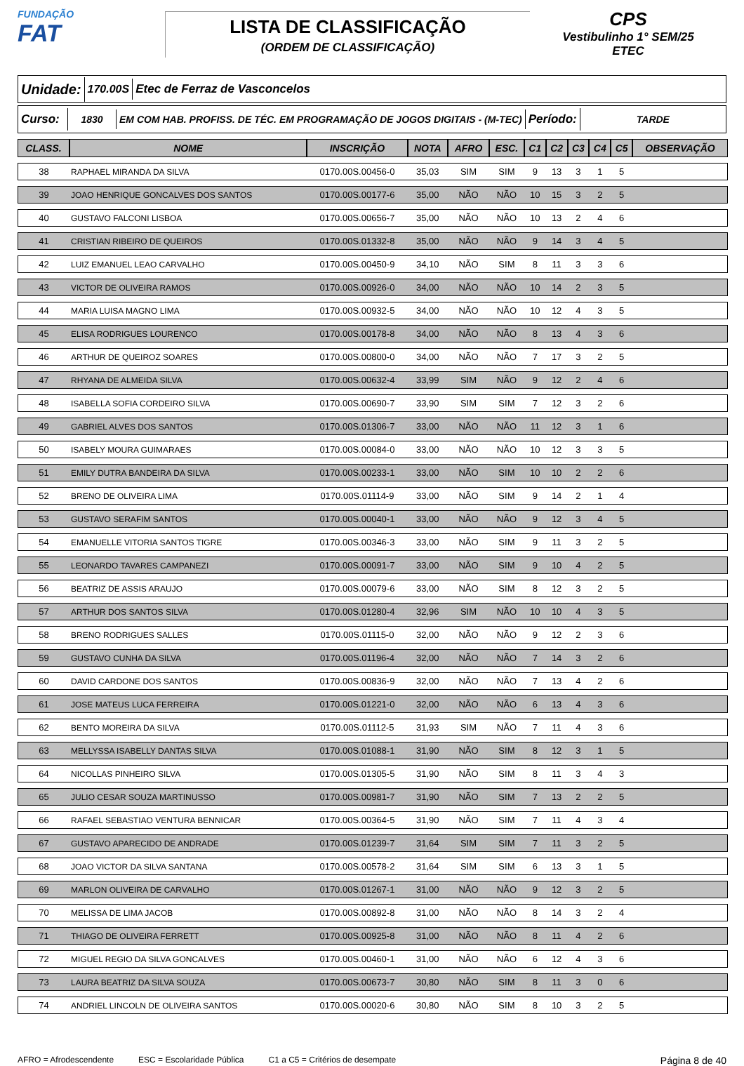FUNDAÇÃO
FAT
LISTA DE CLASSIFICAÇÃO
(ORDEM DE CLASSIFICAÇÃO)
CPS
Vestibulinho 1° SEM/25
ETEC
Unidade:
170.00S Etec de Ferraz de Vasconcelos
Curso:
1830
EM COM HAB. PROFISS. DE TÉC. EM PROGRAMAÇÃO DE JOGOS DIGITAIS - (M-TEC)
Período:
TARDE
| CLASS. | NOME | INSCRIÇÃO | NOTA | AFRO | ESC. | C1 | C2 | C3 | C4 | C5 | OBSERVAÇÃO |
| --- | --- | --- | --- | --- | --- | --- | --- | --- | --- | --- | --- |
| 38 | RAPHAEL MIRANDA DA SILVA | 0170.00S.00456-0 | 35,03 | SIM | SIM | 9 | 13 | 3 | 1 | 5 | |
| 39 | JOAO HENRIQUE GONCALVES DOS SANTOS | 0170.00S.00177-6 | 35,00 | NÃO | NÃO | 10 | 15 | 3 | 2 | 5 | |
| 40 | GUSTAVO FALCONI LISBOA | 0170.00S.00656-7 | 35,00 | NÃO | NÃO | 10 | 13 | 2 | 4 | 6 | |
| 41 | CRISTIAN RIBEIRO DE QUEIROS | 0170.00S.01332-8 | 35,00 | NÃO | NÃO | 9 | 14 | 3 | 4 | 5 | |
| 42 | LUIZ EMANUEL LEAO CARVALHO | 0170.00S.00450-9 | 34,10 | NÃO | SIM | 8 | 11 | 3 | 3 | 6 | |
| 43 | VICTOR DE OLIVEIRA RAMOS | 0170.00S.00926-0 | 34,00 | NÃO | NÃO | 10 | 14 | 2 | 3 | 5 | |
| 44 | MARIA LUISA MAGNO LIMA | 0170.00S.00932-5 | 34,00 | NÃO | NÃO | 10 | 12 | 4 | 3 | 5 | |
| 45 | ELISA RODRIGUES LOURENCO | 0170.00S.00178-8 | 34,00 | NÃO | NÃO | 8 | 13 | 4 | 3 | 6 | |
| 46 | ARTHUR DE QUEIROZ SOARES | 0170.00S.00800-0 | 34,00 | NÃO | NÃO | 7 | 17 | 3 | 2 | 5 | |
| 47 | RHYANA DE ALMEIDA SILVA | 0170.00S.00632-4 | 33,99 | SIM | NÃO | 9 | 12 | 2 | 4 | 6 | |
| 48 | ISABELLA SOFIA CORDEIRO SILVA | 0170.00S.00690-7 | 33,90 | SIM | SIM | 7 | 12 | 3 | 2 | 6 | |
| 49 | GABRIEL ALVES DOS SANTOS | 0170.00S.01306-7 | 33,00 | NÃO | NÃO | 11 | 12 | 3 | 1 | 6 | |
| 50 | ISABELY MOURA GUIMARAES | 0170.00S.00084-0 | 33,00 | NÃO | NÃO | 10 | 12 | 3 | 3 | 5 | |
| 51 | EMILY DUTRA BANDEIRA DA SILVA | 0170.00S.00233-1 | 33,00 | NÃO | SIM | 10 | 10 | 2 | 2 | 6 | |
| 52 | BRENO DE OLIVEIRA LIMA | 0170.00S.01114-9 | 33,00 | NÃO | SIM | 9 | 14 | 2 | 1 | 4 | |
| 53 | GUSTAVO SERAFIM SANTOS | 0170.00S.00040-1 | 33,00 | NÃO | NÃO | 9 | 12 | 3 | 4 | 5 | |
| 54 | EMANUELLE VITORIA SANTOS TIGRE | 0170.00S.00346-3 | 33,00 | NÃO | SIM | 9 | 11 | 3 | 2 | 5 | |
| 55 | LEONARDO TAVARES CAMPANEZI | 0170.00S.00091-7 | 33,00 | NÃO | SIM | 9 | 10 | 4 | 2 | 5 | |
| 56 | BEATRIZ DE ASSIS ARAUJO | 0170.00S.00079-6 | 33,00 | NÃO | SIM | 8 | 12 | 3 | 2 | 5 | |
| 57 | ARTHUR DOS SANTOS SILVA | 0170.00S.01280-4 | 32,96 | SIM | NÃO | 10 | 10 | 4 | 3 | 5 | |
| 58 | BRENO RODRIGUES SALLES | 0170.00S.01115-0 | 32,00 | NÃO | NÃO | 9 | 12 | 2 | 3 | 6 | |
| 59 | GUSTAVO CUNHA DA SILVA | 0170.00S.01196-4 | 32,00 | NÃO | NÃO | 7 | 14 | 3 | 2 | 6 | |
| 60 | DAVID CARDONE DOS SANTOS | 0170.00S.00836-9 | 32,00 | NÃO | NÃO | 7 | 13 | 4 | 2 | 6 | |
| 61 | JOSE MATEUS LUCA FERREIRA | 0170.00S.01221-0 | 32,00 | NÃO | NÃO | 6 | 13 | 4 | 3 | 6 | |
| 62 | BENTO MOREIRA DA SILVA | 0170.00S.01112-5 | 31,93 | SIM | NÃO | 7 | 11 | 4 | 3 | 6 | |
| 63 | MELLYSSA ISABELLY DANTAS SILVA | 0170.00S.01088-1 | 31,90 | NÃO | SIM | 8 | 12 | 3 | 1 | 5 | |
| 64 | NICOLLAS PINHEIRO SILVA | 0170.00S.01305-5 | 31,90 | NÃO | SIM | 8 | 11 | 3 | 4 | 3 | |
| 65 | JULIO CESAR SOUZA MARTINUSSO | 0170.00S.00981-7 | 31,90 | NÃO | SIM | 7 | 13 | 2 | 2 | 5 | |
| 66 | RAFAEL SEBASTIAO VENTURA BENNICAR | 0170.00S.00364-5 | 31,90 | NÃO | SIM | 7 | 11 | 4 | 3 | 4 | |
| 67 | GUSTAVO APARECIDO DE ANDRADE | 0170.00S.01239-7 | 31,64 | SIM | SIM | 7 | 11 | 3 | 2 | 5 | |
| 68 | JOAO VICTOR DA SILVA SANTANA | 0170.00S.00578-2 | 31,64 | SIM | SIM | 6 | 13 | 3 | 1 | 5 | |
| 69 | MARLON OLIVEIRA DE CARVALHO | 0170.00S.01267-1 | 31,00 | NÃO | NÃO | 9 | 12 | 3 | 2 | 5 | |
| 70 | MELISSA DE LIMA JACOB | 0170.00S.00892-8 | 31,00 | NÃO | NÃO | 8 | 14 | 3 | 2 | 4 | |
| 71 | THIAGO DE OLIVEIRA FERRETT | 0170.00S.00925-8 | 31,00 | NÃO | NÃO | 8 | 11 | 4 | 2 | 6 | |
| 72 | MIGUEL REGIO DA SILVA GONCALVES | 0170.00S.00460-1 | 31,00 | NÃO | NÃO | 6 | 12 | 4 | 3 | 6 | |
| 73 | LAURA BEATRIZ DA SILVA SOUZA | 0170.00S.00673-7 | 30,80 | NÃO | SIM | 8 | 11 | 3 | 0 | 6 | |
| 74 | ANDRIEL LINCOLN DE OLIVEIRA SANTOS | 0170.00S.00020-6 | 30,80 | NÃO | SIM | 8 | 10 | 3 | 2 | 5 | |
AFRO = Afrodescendente ESC = Escolaridade Pública C1 a C5 = Critérios de desempate Página 8 de 40